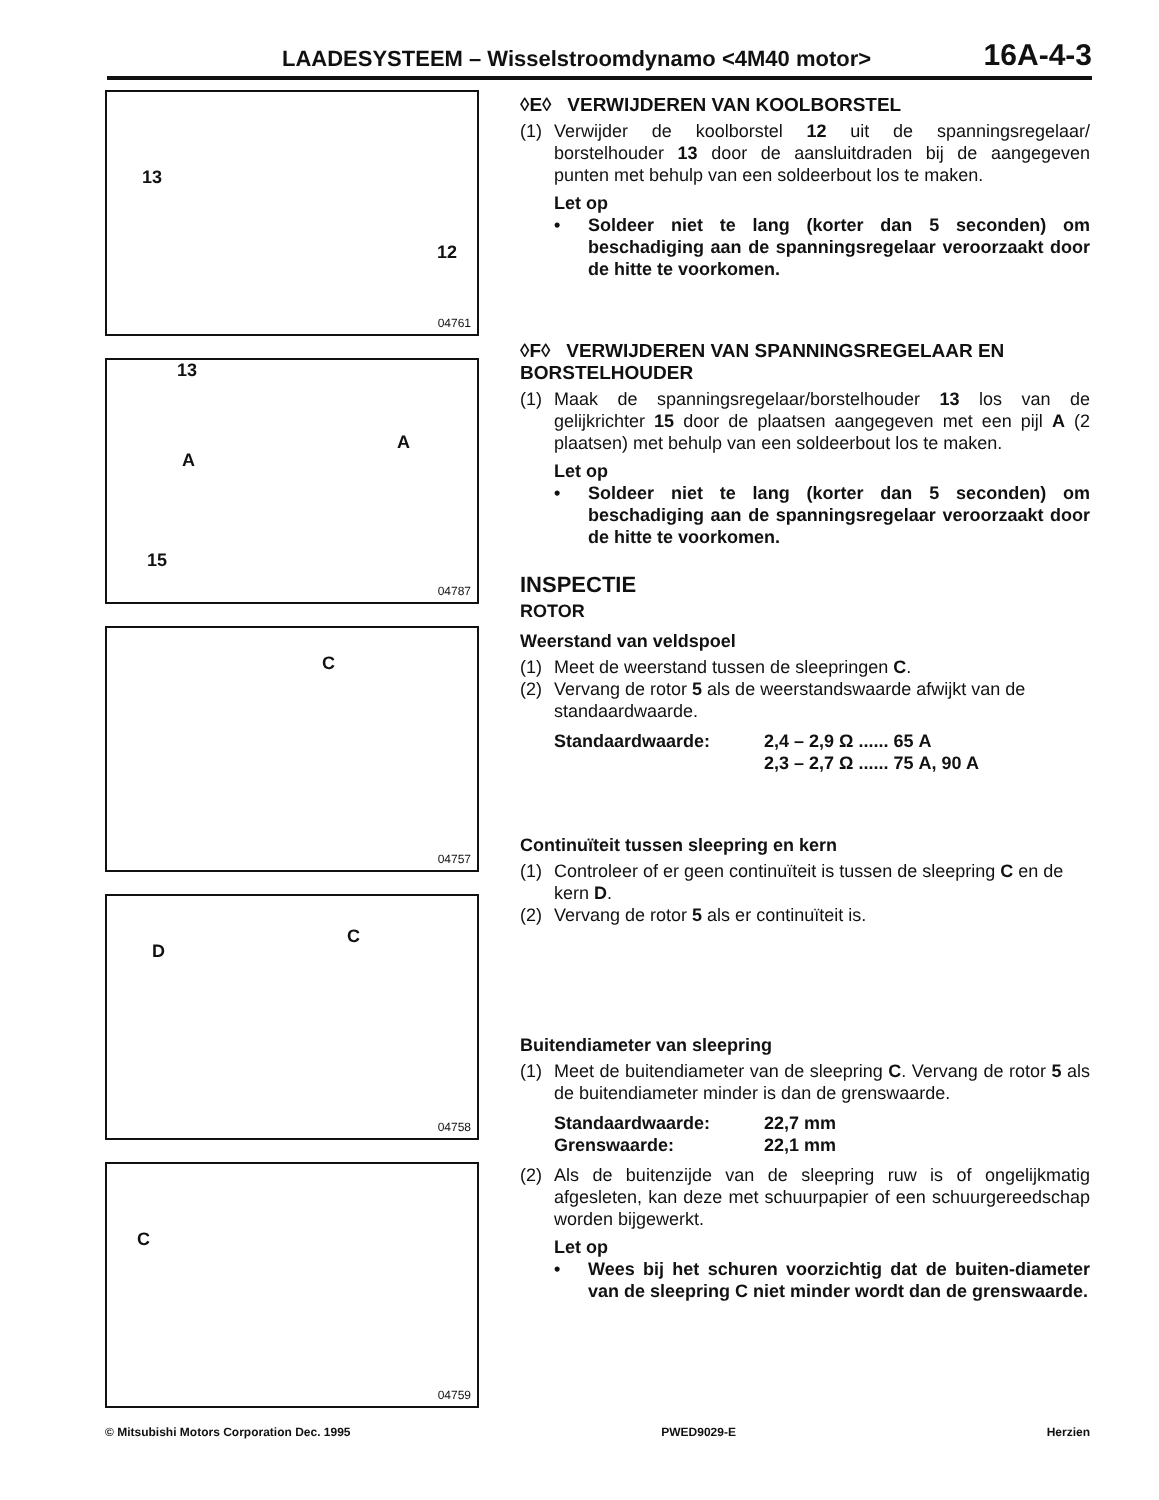LAADESYSTEEM – Wisselstroomdynamo <4M40 motor>
16A-4-3
13
12
04761
13
A
A
15
04787
C
04757
D
C
04758
C
04759
◊E◊ VERWIJDEREN VAN KOOLBORSTEL
(1) Verwijder de koolborstel 12 uit de spanningsregelaar/ borstelhouder 13 door de aansluitdraden bij de aangegeven punten met behulp van een soldeerbout los te maken.
Let op
• Soldeer niet te lang (korter dan 5 seconden) om beschadiging aan de spanningsregelaar veroorzaakt door de hitte te voorkomen.
◊F◊ VERWIJDEREN VAN SPANNINGSREGELAAR EN BORSTELHOUDER
(1) Maak de spanningsregelaar/borstelhouder 13 los van de gelijkrichter 15 door de plaatsen aangegeven met een pijl A (2 plaatsen) met behulp van een soldeerbout los te maken.
Let op
• Soldeer niet te lang (korter dan 5 seconden) om beschadiging aan de spanningsregelaar veroorzaakt door de hitte te voorkomen.
INSPECTIE
ROTOR
Weerstand van veldspoel
(1) Meet de weerstand tussen de sleepringen C.
(2) Vervang de rotor 5 als de weerstandswaarde afwijkt van de standaardwaarde.
Standaardwaarde:
2,4 – 2,9 Ω ...... 65 A
2,3 – 2,7 Ω ...... 75 A, 90 A
Continuïteit tussen sleepring en kern
(1) Controleer of er geen continuïteit is tussen de sleepring C en de kern D.
(2) Vervang de rotor 5 als er continuïteit is.
Buitendiameter van sleepring
(1) Meet de buitendiameter van de sleepring C. Vervang de rotor 5 als de buitendiameter minder is dan de grenswaarde.
Standaardwaarde:
22,7 mm
Grenswaarde:
22,1 mm
(2) Als de buitenzijde van de sleepring ruw is of ongelijkmatig afgesleten, kan deze met schuurpapier of een schuurgereedschap worden bijgewerkt.
Let op
• Wees bij het schuren voorzichtig dat de buiten-diameter van de sleepring C niet minder wordt dan de grenswaarde.
© Mitsubishi Motors Corporation Dec. 1995
PWED9029-E Herzien